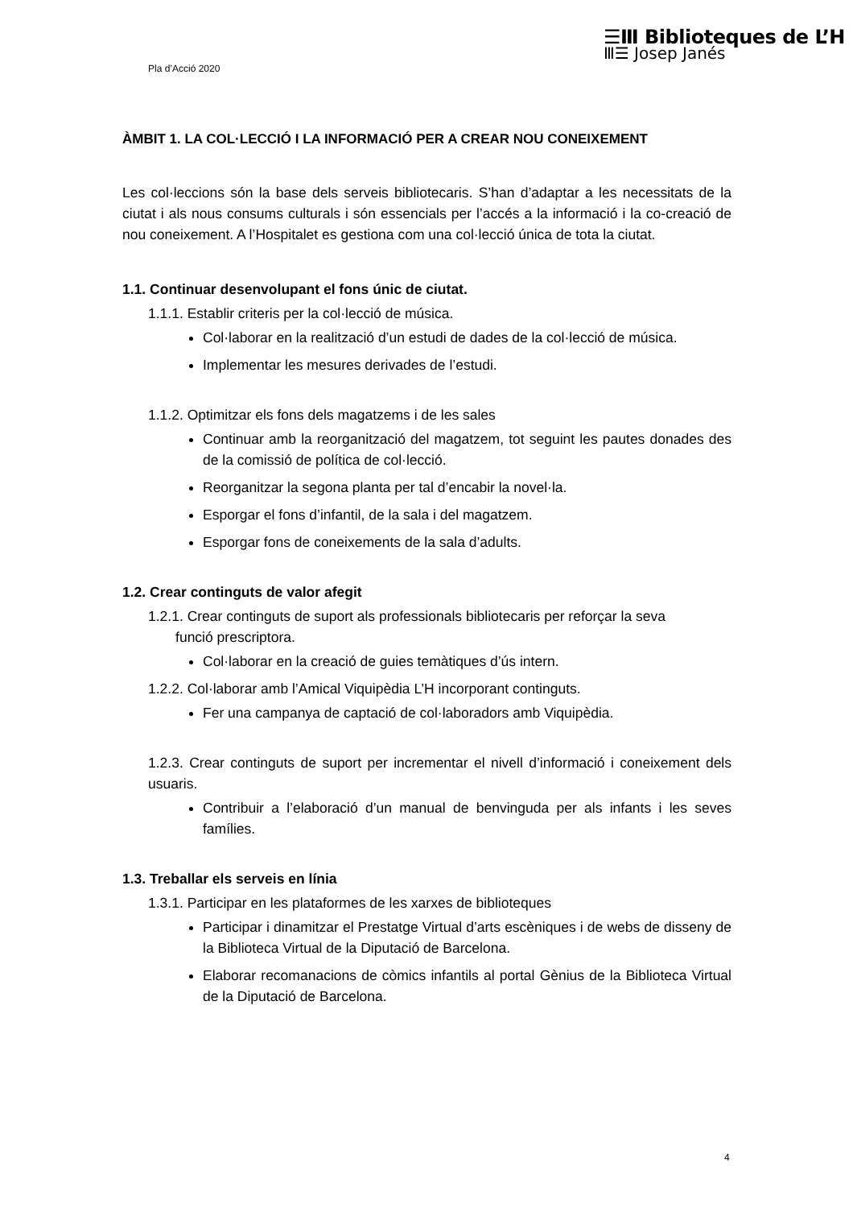☰Ⅲ Biblioteques de L’H
Ⅲ☰ Josep Janés
Pla d’Acció 2020
ÀMBIT 1. LA COL·LECCIÓ I LA INFORMACIÓ PER A CREAR NOU CONEIXEMENT
Les col·leccions són la base dels serveis bibliotecaris. S’han d’adaptar a les necessitats de la ciutat i als nous consums culturals i són essencials per l’accés a la informació i la co-creació de nou coneixement. A l’Hospitalet es gestiona com una col·lecció única de tota la ciutat.
1.1. Continuar desenvolupant el fons únic de ciutat.
1.1.1. Establir criteris per la col·lecció de música.
Col·laborar en la realització d’un estudi de dades de la col·lecció de música.
Implementar les mesures derivades de l’estudi.
1.1.2. Optimitzar els fons dels magatzems i de les sales
Continuar amb la reorganització del magatzem, tot seguint les pautes donades des de la comissió de política de col·lecció.
Reorganitzar la segona planta per tal d’encabir la novel·la.
Esporgar el fons d’infantil, de la sala i del magatzem.
Esporgar fons de coneixements de la sala d’adults.
1.2. Crear continguts de valor afegit
1.2.1. Crear continguts de suport als professionals bibliotecaris per reforçar la seva
funció prescriptora.
Col·laborar en la creació de guies temàtiques d’ús intern.
1.2.2. Col·laborar amb l’Amical Viquipèdia L’H incorporant continguts.
Fer una campanya de captació de col·laboradors amb Viquipèdia.
1.2.3. Crear continguts de suport per incrementar el nivell d’informació i coneixement dels usuaris.
Contribuir a l’elaboració d’un manual de benvinguda per als infants i les seves famílies.
1.3. Treballar els serveis en línia
1.3.1. Participar en les plataformes de les xarxes de biblioteques
Participar i dinamitzar el Prestatge Virtual d’arts escèniques i de webs de disseny de la Biblioteca Virtual de la Diputació de Barcelona.
Elaborar recomanacions de còmics infantils al portal Gènius de la Biblioteca Virtual de la Diputació de Barcelona.
4